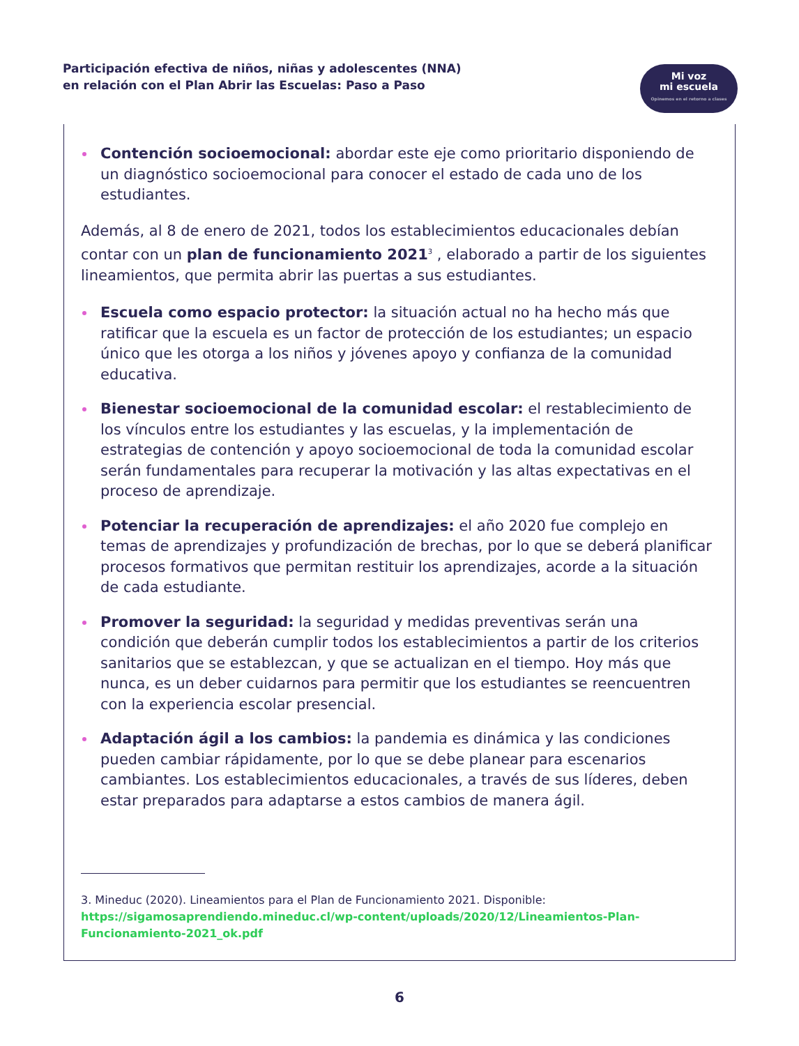Participación efectiva de niños, niñas y adolescentes (NNA)
en relación con el Plan Abrir las Escuelas: Paso a Paso
Mi voz
mi escuela
Opinemos en el retorno a clases
Contención socioemocional: abordar este eje como prioritario disponiendo de un diagnóstico socioemocional para conocer el estado de cada uno de los estudiantes.
Además, al 8 de enero de 2021, todos los establecimientos educacionales debían contar con un plan de funcionamiento 2021<sup>3</sup> , elaborado a partir de los siguientes lineamientos, que permita abrir las puertas a sus estudiantes.
Escuela como espacio protector: la situación actual no ha hecho más que ratificar que la escuela es un factor de protección de los estudiantes; un espacio único que les otorga a los niños y jóvenes apoyo y confianza de la comunidad educativa.
Bienestar socioemocional de la comunidad escolar: el restablecimiento de los vínculos entre los estudiantes y las escuelas, y la implementación de estrategias de contención y apoyo socioemocional de toda la comunidad escolar serán fundamentales para recuperar la motivación y las altas expectativas en el proceso de aprendizaje.
Potenciar la recuperación de aprendizajes: el año 2020 fue complejo en temas de aprendizajes y profundización de brechas, por lo que se deberá planificar procesos formativos que permitan restituir los aprendizajes, acorde a la situación de cada estudiante.
Promover la seguridad: la seguridad y medidas preventivas serán una condición que deberán cumplir todos los establecimientos a partir de los criterios sanitarios que se establezcan, y que se actualizan en el tiempo. Hoy más que nunca, es un deber cuidarnos para permitir que los estudiantes se reencuentren con la experiencia escolar presencial.
Adaptación ágil a los cambios: la pandemia es dinámica y las condiciones pueden cambiar rápidamente, por lo que se debe planear para escenarios cambiantes. Los establecimientos educacionales, a través de sus líderes, deben estar preparados para adaptarse a estos cambios de manera ágil.
3. Mineduc (2020). Lineamientos para el Plan de Funcionamiento 2021. Disponible: https://sigamosaprendiendo.mineduc.cl/wp-content/uploads/2020/12/Lineamientos-Plan-Funcionamiento-2021_ok.pdf
6